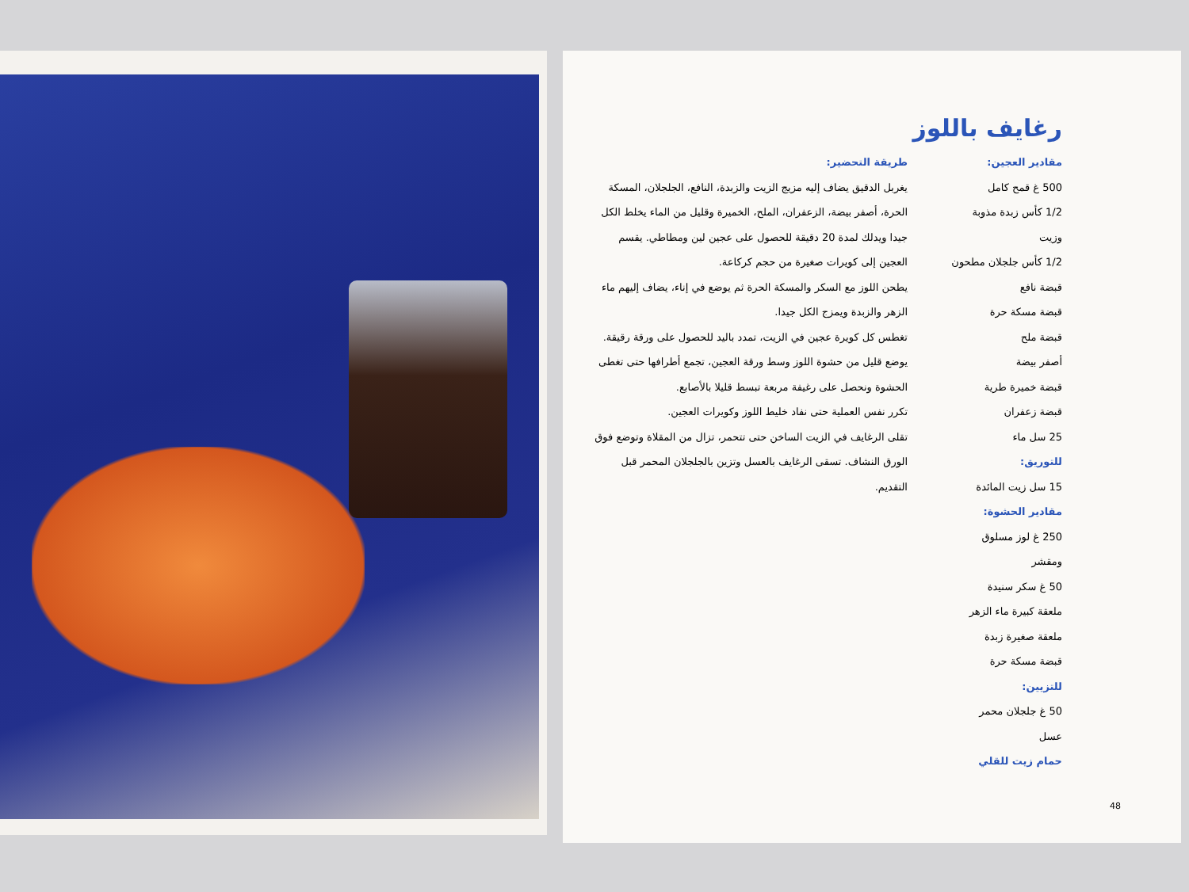رغايف باللوز
مقادير العجين:
500 غ قمح كامل
1/2 كأس زبدة مذوبة
وزيت
1/2 كأس جلجلان مطحون
قبضة نافع
قبضة مسكة حرة
قبضة ملح
أصفر بيضة
قبضة خميرة طرية
قبضة زعفران
25 سل ماء
للتوريق:
15 سل زيت المائدة
مقادير الحشوة:
250 غ لوز مسلوق
ومقشر
50 غ سكر سنيدة
ملعقة كبيرة ماء الزهر
ملعقة صغيرة زبدة
قبضة مسكة حرة
للتزيين:
50 غ جلجلان محمر
عسل
حمام زيت للقلي
طريقة التحضير:
يغربل الدقيق يضاف إليه مزيج الزيت والزبدة، النافع، الجلجلان، المسكة الحرة، أصفر بيضة، الزعفران، الملح، الخميرة وقليل من الماء يخلط الكل جيدا ويدلك لمدة 20 دقيقة للحصول على عجين لين ومطاطي. يقسم العجين إلى كويرات صغيرة من حجم كركاعة.
يطحن اللوز مع السكر والمسكة الحرة ثم يوضع في إناء، يضاف إليهم ماء الزهر والزبدة ويمزج الكل جيدا.
تغطس كل كويرة عجين في الزيت، تمدد باليد للحصول على ورقة رقيقة. يوضع قليل من حشوة اللوز وسط ورقة العجين، تجمع أطرافها حتى تغطى الحشوة ونحصل على رغيفة مربعة تبسط قليلا بالأصابع.
تكرر نفس العملية حتى نفاد خليط اللوز وكويرات العجين.
تقلى الرغايف في الزيت الساخن حتى تتحمر، تزال من المقلاة وتوضع فوق الورق النشاف. تسقى الرغايف بالعسل وتزين بالجلجلان المحمر قبل التقديم.
48